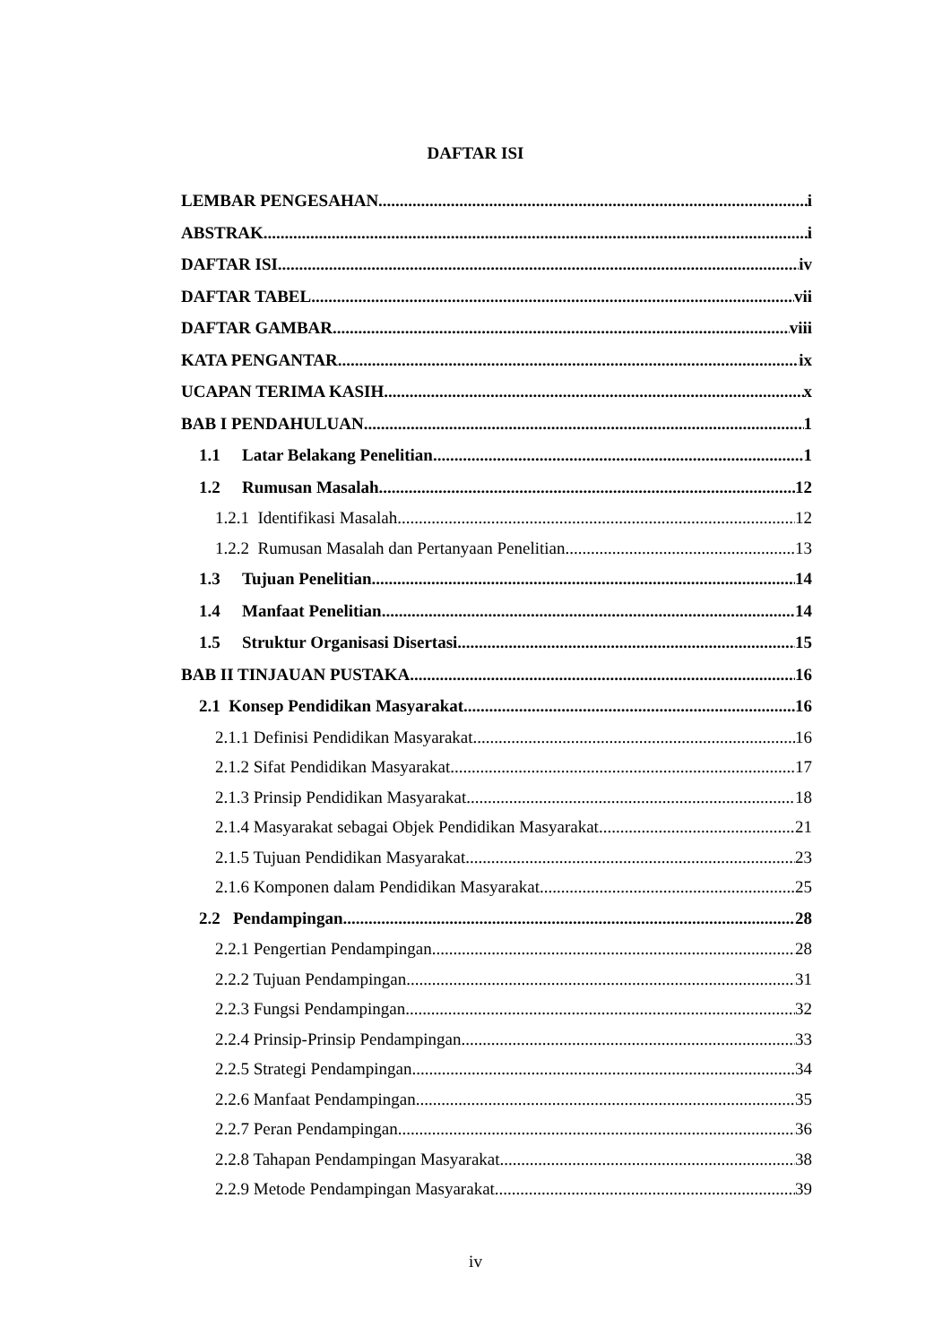DAFTAR ISI
LEMBAR PENGESAHAN i
ABSTRAK i
DAFTAR ISI iv
DAFTAR TABEL vii
DAFTAR GAMBAR viii
KATA PENGANTAR ix
UCAPAN TERIMA KASIH x
BAB I PENDAHULUAN 1
1.1 Latar Belakang Penelitian 1
1.2 Rumusan Masalah 12
1.2.1 Identifikasi Masalah 12
1.2.2 Rumusan Masalah dan Pertanyaan Penelitian 13
1.3 Tujuan Penelitian 14
1.4 Manfaat Penelitian 14
1.5 Struktur Organisasi Disertasi 15
BAB II TINJAUAN PUSTAKA 16
2.1 Konsep Pendidikan Masyarakat 16
2.1.1 Definisi Pendidikan Masyarakat 16
2.1.2 Sifat Pendidikan Masyarakat 17
2.1.3 Prinsip Pendidikan Masyarakat 18
2.1.4 Masyarakat sebagai Objek Pendidikan Masyarakat 21
2.1.5 Tujuan Pendidikan Masyarakat 23
2.1.6 Komponen dalam Pendidikan Masyarakat 25
2.2 Pendampingan 28
2.2.1 Pengertian Pendampingan 28
2.2.2 Tujuan Pendampingan 31
2.2.3 Fungsi Pendampingan 32
2.2.4 Prinsip-Prinsip Pendampingan 33
2.2.5 Strategi Pendampingan 34
2.2.6 Manfaat Pendampingan 35
2.2.7 Peran Pendampingan 36
2.2.8 Tahapan Pendampingan Masyarakat 38
2.2.9 Metode Pendampingan Masyarakat 39
iv